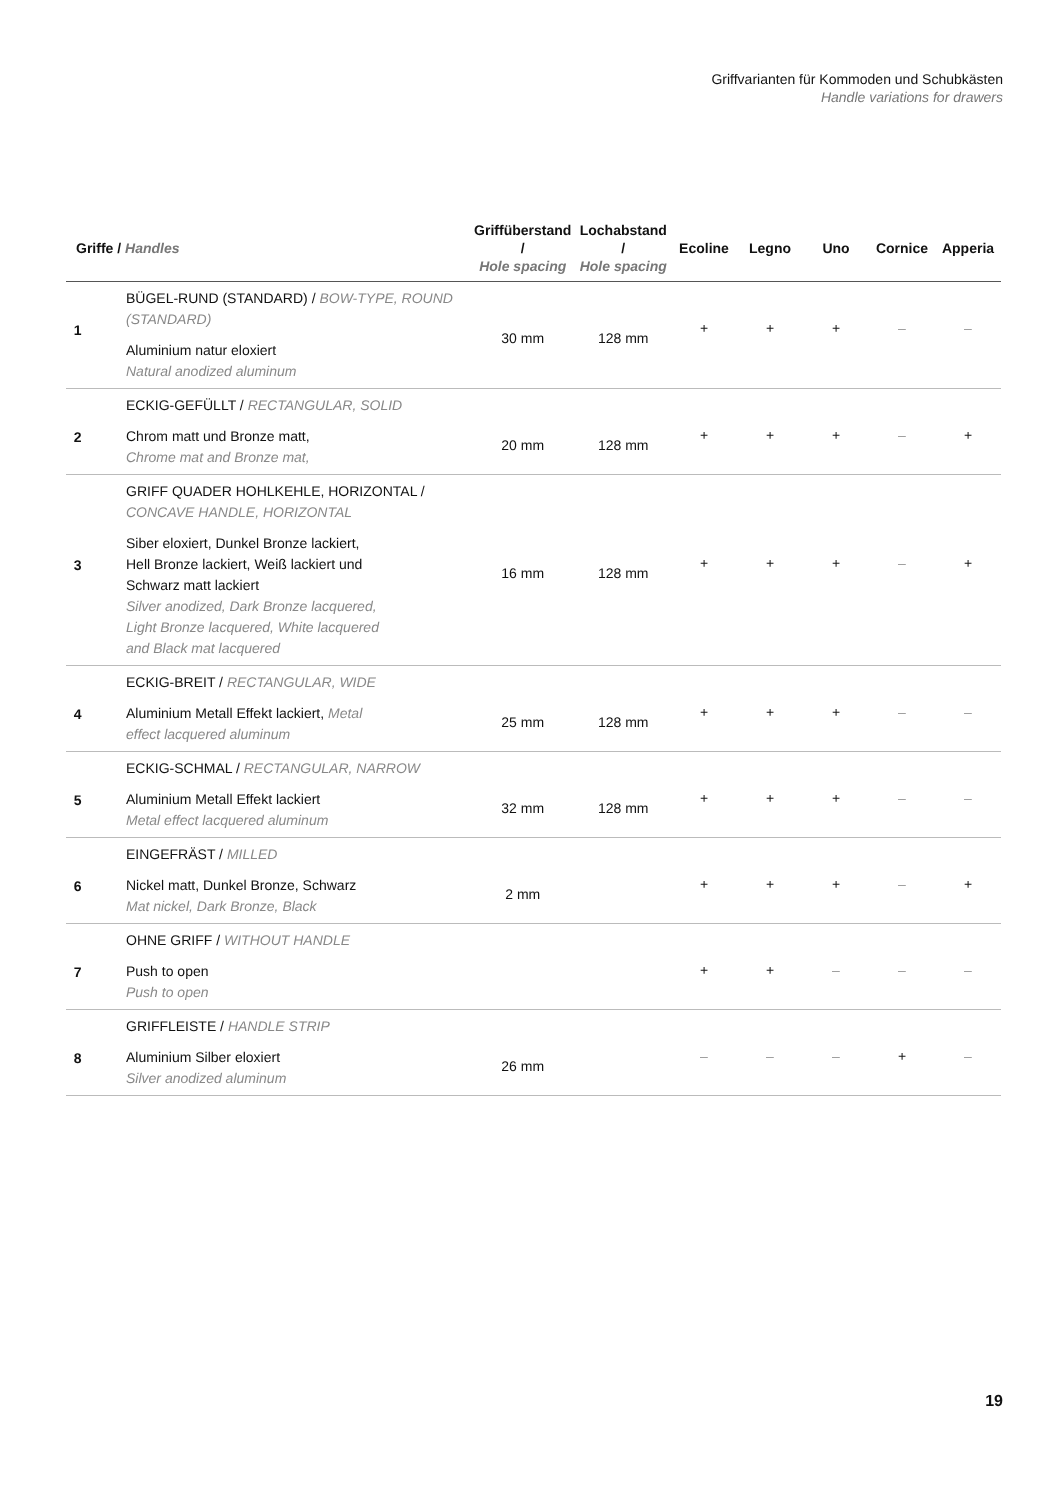Griffvarianten für Kommoden und Schubkästen
Handle variations for drawers
| Griffe / Handles | | Griffüberstand / Hole spacing | Lochabstand / Hole spacing | Ecoline | Legno | Uno | Cornice | Apperia |
| --- | --- | --- | --- | --- | --- | --- | --- | --- |
| 1 | BÜGEL-RUND (STANDARD) / BOW-TYPE, ROUND (STANDARD) Aluminium natur eloxiert Natural anodized aluminum | 30 mm | 128 mm | + | + | + | – | – |
| 2 | ECKIG-GEFÜLLT / RECTANGULAR, SOLID Chrom matt und Bronze matt, Chrome mat and Bronze mat, | 20 mm | 128 mm | + | + | + | – | + |
| 3 | GRIFF QUADER HOHLKEHLE, HORIZONTAL / CONCAVE HANDLE, HORIZONTAL Siber eloxiert, Dunkel Bronze lackiert, Hell Bronze lackiert, Weiß lackiert und Schwarz matt lackiert Silver anodized, Dark Bronze lacquered, Light Bronze lacquered, White lacquered and Black mat lacquered | 16 mm | 128 mm | + | + | + | – | + |
| 4 | ECKIG-BREIT / RECTANGULAR, WIDE Aluminium Metall Effekt lackiert, Metal effect lacquered aluminum | 25 mm | 128 mm | + | + | + | – | – |
| 5 | ECKIG-SCHMAL / RECTANGULAR, NARROW Aluminium Metall Effekt lackiert Metal effect lacquered aluminum | 32 mm | 128 mm | + | + | + | – | – |
| 6 | EINGEFRÄST / MILLED Nickel matt, Dunkel Bronze, Schwarz Mat nickel, Dark Bronze, Black | 2 mm | | + | + | + | – | + |
| 7 | OHNE GRIFF / WITHOUT HANDLE Push to open Push to open | | | + | + | – | – | – |
| 8 | GRIFFLEISTE / HANDLE STRIP Aluminium Silber eloxiert Silver anodized aluminum | 26 mm | | – | – | – | + | – |
19